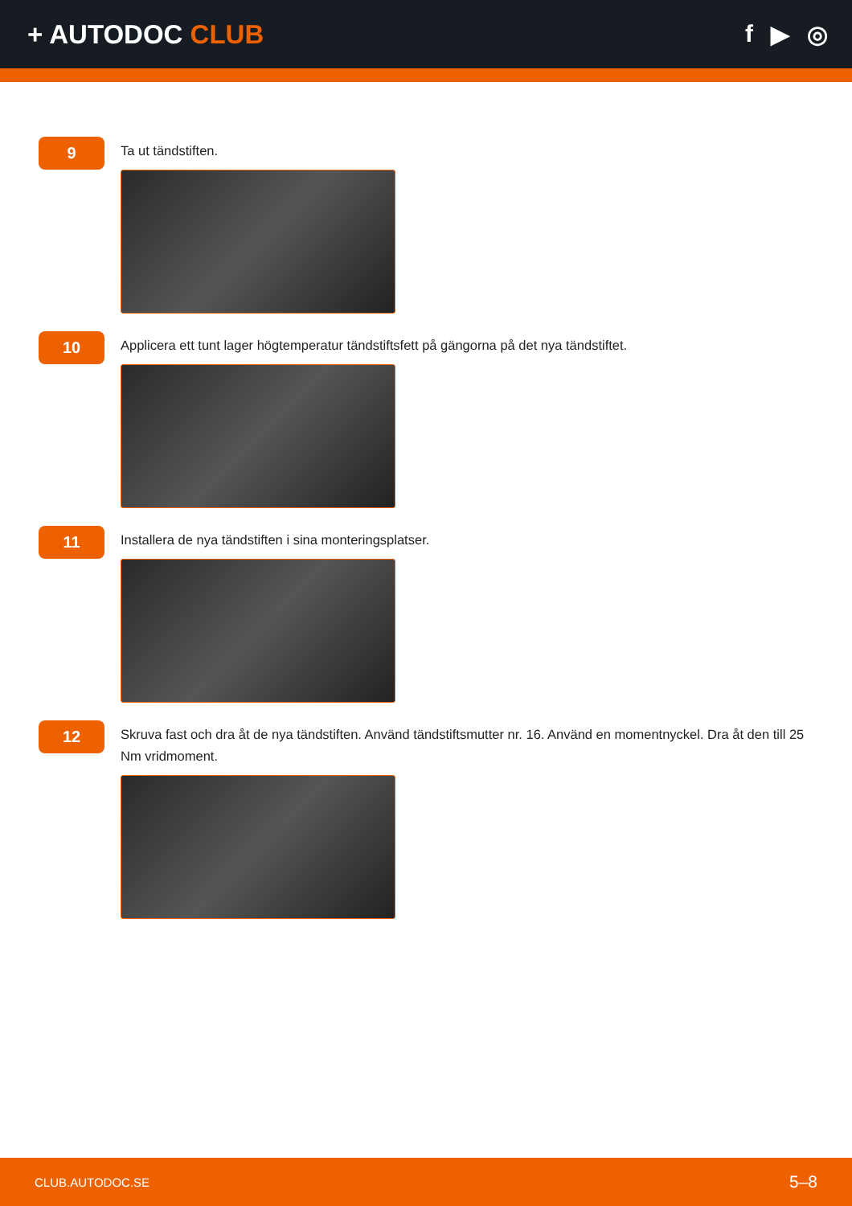+ AUTODOC CLUB f ▶ ◎
9
Ta ut tändstiften.
10
Applicera ett tunt lager högtemperatur tändstiftsfett på gängorna på det nya tändstiftet.
11
Installera de nya tändstiften i sina monteringsplatser.
12
Skruva fast och dra åt de nya tändstiften. Använd tändstiftsmutter nr. 16. Använd en momentnyckel. Dra åt den till 25 Nm vridmoment.
CLUB.AUTODOC.SE 5–8